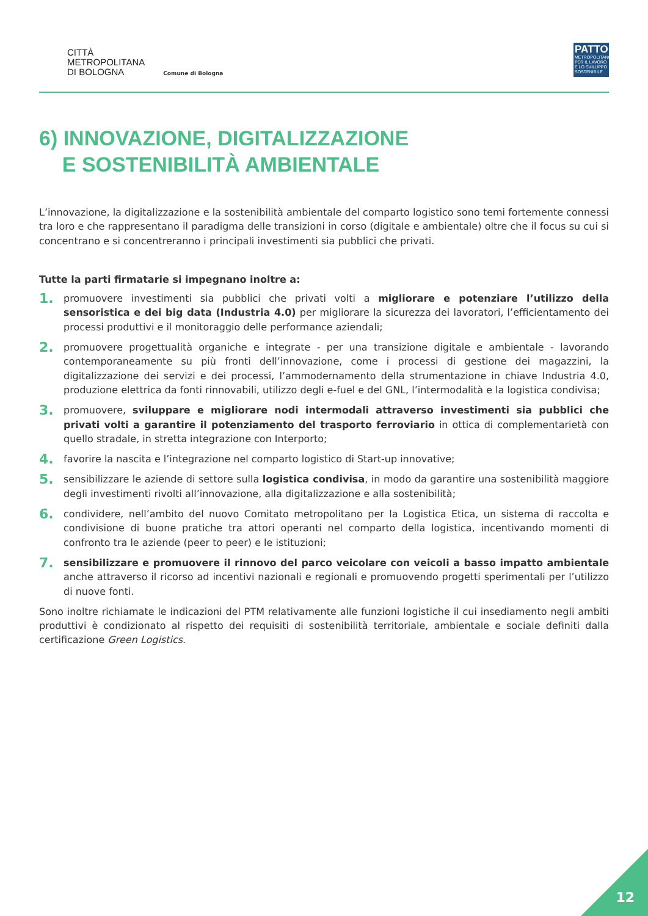CITTÀ
METROPOLITANA
DI BOLOGNA
Comune di Bologna
PATTO
METROPOLITANO PER IL LAVORO E LO SVILUPPO SOSTENIBILE
6) INNOVAZIONE, DIGITALIZZAZIONE
E SOSTENIBILITÀ AMBIENTALE
L’innovazione, la digitalizzazione e la sostenibilità ambientale del comparto logistico sono temi fortemente connessi tra loro e che rappresentano il paradigma delle transizioni in corso (digitale e ambientale) oltre che il focus su cui si concentrano e si concentreranno i principali investimenti sia pubblici che privati.
Tutte la parti firmatarie si impegnano inoltre a:
1.
promuovere investimenti sia pubblici che privati volti a migliorare e potenziare l’utilizzo della sensoristica e dei big data (Industria 4.0) per migliorare la sicurezza dei lavoratori, l’efficientamento dei processi produttivi e il monitoraggio delle performance aziendali;
2.
promuovere progettualità organiche e integrate - per una transizione digitale e ambientale - lavorando contemporaneamente su più fronti dell’innovazione, come i processi di gestione dei magazzini, la digitalizzazione dei servizi e dei processi, l’ammodernamento della strumentazione in chiave Industria 4.0, produzione elettrica da fonti rinnovabili, utilizzo degli e-fuel e del GNL, l’intermodalità e la logistica condivisa;
3.
promuovere, sviluppare e migliorare nodi intermodali attraverso investimenti sia pubblici che privati volti a garantire il potenziamento del trasporto ferroviario in ottica di complementarietà con quello stradale, in stretta integrazione con Interporto;
4.
favorire la nascita e l’integrazione nel comparto logistico di Start-up innovative;
5.
sensibilizzare le aziende di settore sulla logistica condivisa, in modo da garantire una sostenibilità maggiore degli investimenti rivolti all’innovazione, alla digitalizzazione e alla sostenibilità;
6.
condividere, nell’ambito del nuovo Comitato metropolitano per la Logistica Etica, un sistema di raccolta e condivisione di buone pratiche tra attori operanti nel comparto della logistica, incentivando momenti di confronto tra le aziende (peer to peer) e le istituzioni;
7.
sensibilizzare e promuovere il rinnovo del parco veicolare con veicoli a basso impatto ambientale anche attraverso il ricorso ad incentivi nazionali e regionali e promuovendo progetti sperimentali per l’utilizzo di nuove fonti.
Sono inoltre richiamate le indicazioni del PTM relativamente alle funzioni logistiche il cui insediamento negli ambiti produttivi è condizionato al rispetto dei requisiti di sostenibilità territoriale, ambientale e sociale definiti dalla certificazione Green Logistics.
12